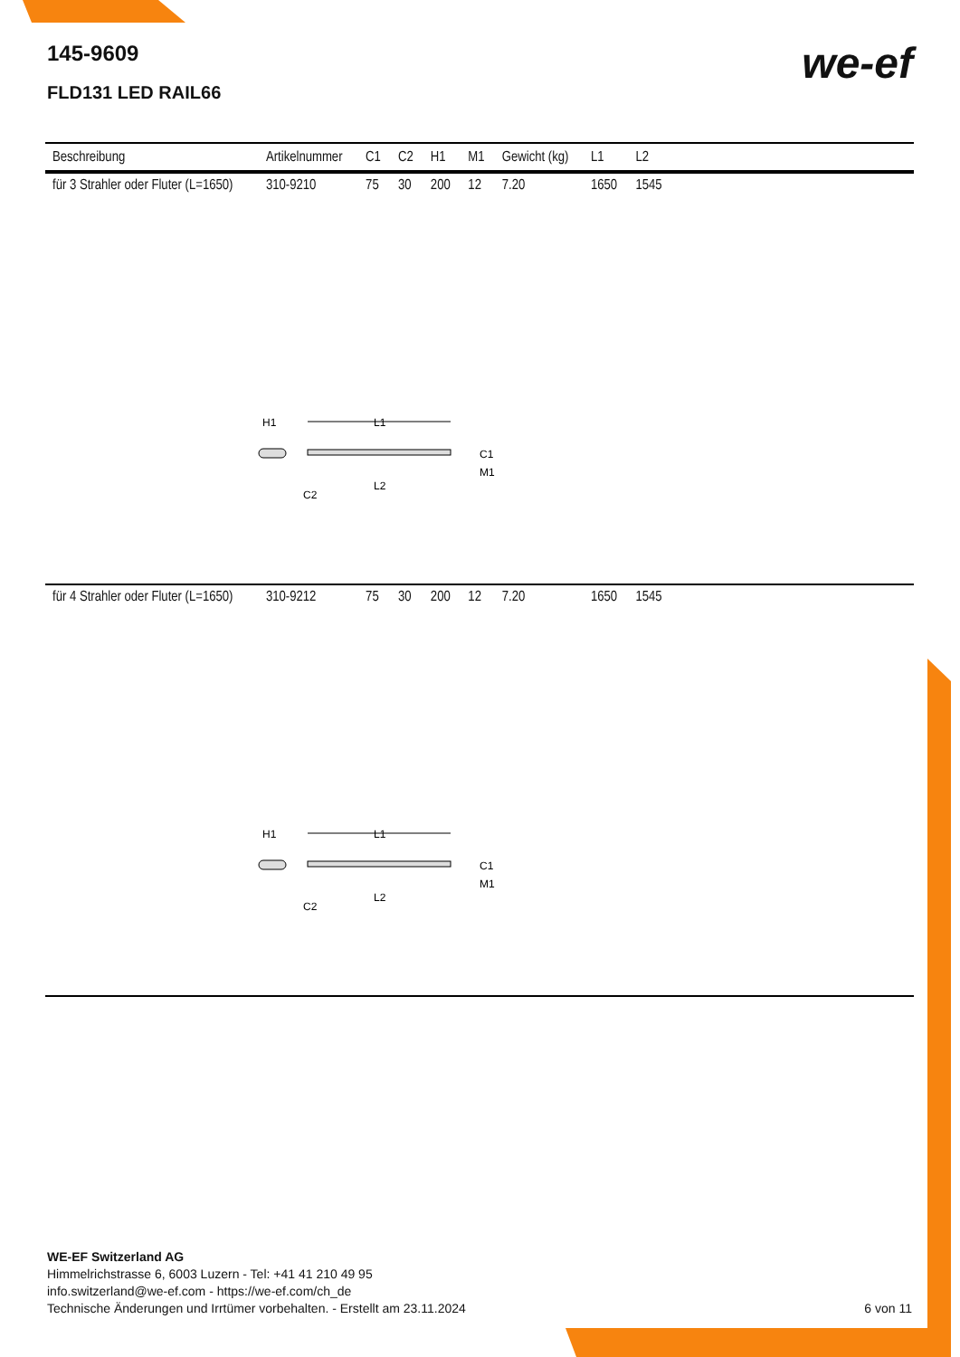145-9609
FLD131 LED RAIL66
we-ef
| Beschreibung | Artikelnummer | C1 | C2 | H1 | M1 | Gewicht (kg) | L1 | L2 | |
| --- | --- | --- | --- | --- | --- | --- | --- | --- | --- |
| für 3 Strahler oder Fluter (L=1650) | 310-9210 | 75 | 30 | 200 | 12 | 7.20 | 1650 | 1545 | |
| H1 L1 C1 M1 L2 C2 | | | | | | | | | |
| für 4 Strahler oder Fluter (L=1650) | 310-9212 | 75 | 30 | 200 | 12 | 7.20 | 1650 | 1545 | |
| H1 L1 C1 M1 L2 C2 | | | | | | | | | |
WE-EF Switzerland AG
Himmelrichstrasse 6, 6003 Luzern - Tel: +41 41 210 49 95
info.switzerland@we-ef.com - https://we-ef.com/ch_de
Technische Änderungen und Irrtümer vorbehalten. - Erstellt am 23.11.2024
6 von 11